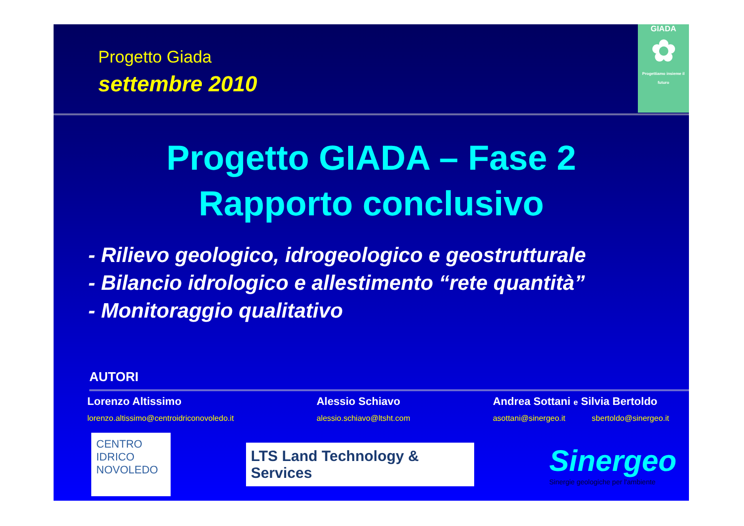Progetto Giada
settembre 2010
GIADA
✿
Progettiamo insieme il futuro
Progetto GIADA – Fase 2
Rapporto conclusivo
- Rilievo geologico, idrogeologico e geostrutturale
- Bilancio idrologico e allestimento “rete quantità”
- Monitoraggio qualitativo
AUTORI
Lorenzo Altissimo
lorenzo.altissimo@centroidriconovoledo.it
Alessio Schiavo
alessio.schiavo@ltsht.com
Andrea Sottani e Silvia Bertoldo
asottani@sinergeo.it sbertoldo@sinergeo.it
CENTRO
IDRICO
NOVOLEDO
LTS Land Technology & Services
Sinergeo
Sinergie geologiche per l'ambiente